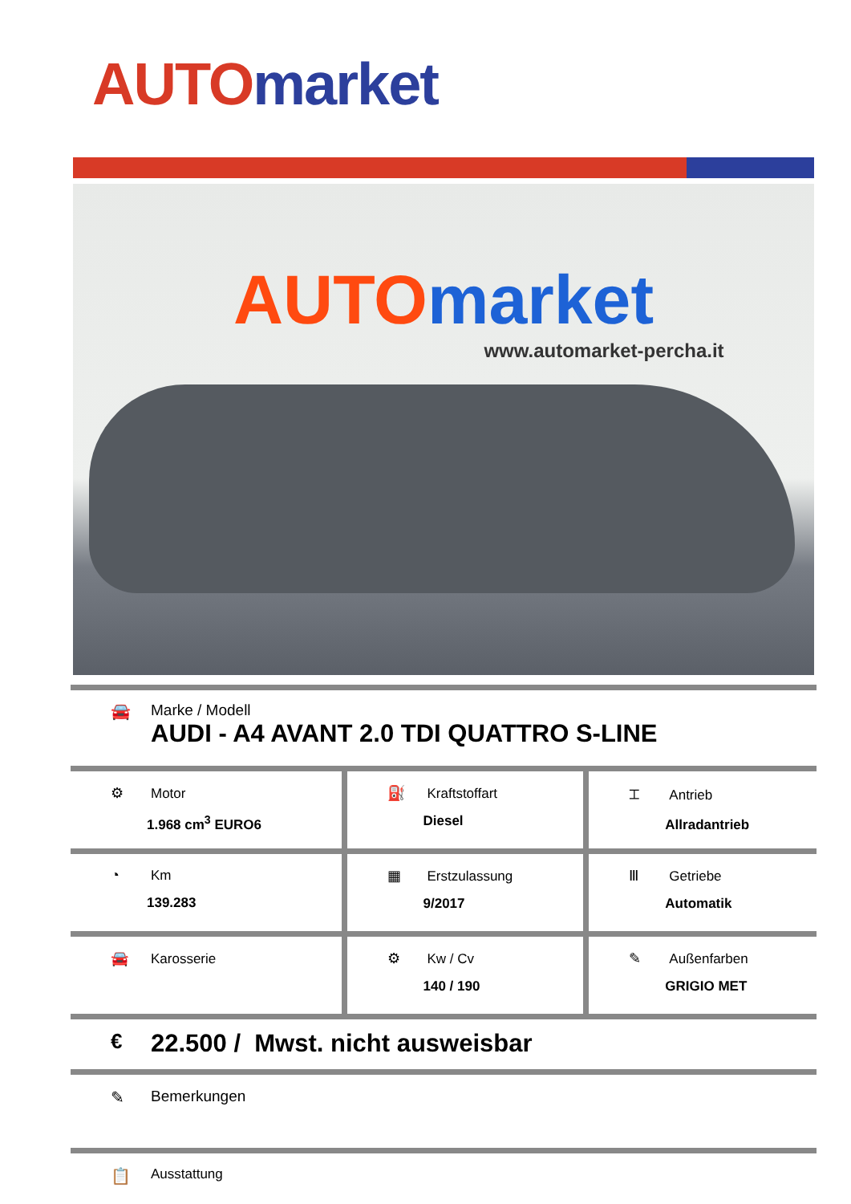AUTO market
AUTO market
www.automarket-percha.it
🚘 Marke / Modell
AUDI - A4 AVANT 2.0 TDI QUATTRO S-LINE
| ⚙ Motor 1.968 cm<sup>3</sup> EURO6 | ⛽ Kraftstoffart Diesel | ⌶ Antrieb Allradantrieb |
| ◔ Km 139.283 | ▦ Erstzulassung 9/2017 | Ⅲ Getriebe Automatik |
| 🚘 Karosserie | ⚙ Kw / Cv 140 / 190 | ✎ Außenfarben GRIGIO MET |
€
22.500 / Mwst. nicht ausweisbar
✎ Bemerkungen
📋
Ausstattung